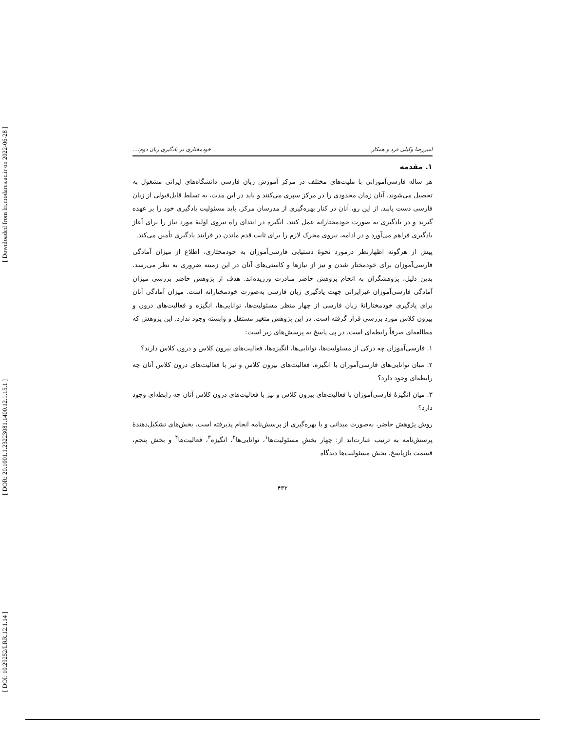[ DOI: 10.29252/LRR.12.1.14 ] [ DOR: 20.1001.1.23223081.1400.12.1.15.1 ] [ Downloaded from lrr.modares.ac.ir on 2022-06-28 ]
امیررضا وکیلی فرد و همکار خودمختاری در یادگیری زبان دوم:...
۱. مقدمه
هر ساله فارسی‌آموزانی با ملیت‌های مختلف در مرکز آموزش زبان فارسی دانشگاه‌های ایرانی مشغول به تحصیل می‌شوند. آنان زمان محدودی را در مرکز سپری می‌کنند و باید در این مدت، به تسلط قابل‌قبولی از زبان فارسی دست یابند. از این رو، آنان در کنار بهره‌گیری از مدرسان مرکز، باید مسئولیت یادگیری خود را بر عهده گیرند و در یادگیری به صورت خودمختارانه عمل کنند. انگیزه در ابتدای راه نیروی اولیهٔ مورد نیاز را برای آغاز یادگیری فراهم می‌آورد و در ادامه، نیروی محرک لازم را برای ثابت قدم ماندن در فرایند یادگیری تأمین می‌کند.
پیش از هرگونه اظهارنظر درمورد نحوهٔ دستیابی فارسی‌آموزان به خودمختاری، اطلاع از میزان آمادگی فارسی‌آموزان برای خودمختار شدن و نیز از نیازها و کاستی‌های آنان در این زمینه ضروری به نظر می‌رسد. بدین دلیل، پژوهشگران به انجام پژوهش حاضر مبادرت ورزیده‌اند. هدف از پژوهش حاضر بررسی میزان آمادگی فارسی‌آموزان غیرایرانی جهت یادگیری زبان فارسی به‌صورت خودمختارانه است. میزان آمادگی آنان برای یادگیری خودمختارانهٔ زبان فارسی از چهار منظر مسئولیت‌ها، توانایی‌ها، انگیزه و فعالیت‌های درون و بیرون کلاس مورد بررسی قرار گرفته است. در این پژوهش متغیر مستقل و وابسته وجود ندارد. این پژوهش که مطالعه‌ای صرفاً رابطه‌ای است، در پی پاسخ به پرسش‌های زیر است:
۱. فارسی‌آموزان چه درکی از مسئولیت‌ها، توانایی‌ها، انگیزه‌ها، فعالیت‌های بیرون کلاس و درون کلاس دارند؟
۲. میان توانایی‌های فارسی‌آموزان با انگیزه، فعالیت‌های بیرون کلاس و نیز با فعالیت‌های درون کلاس آنان چه رابطه‌ای وجود دارد؟
۳. میان انگیزهٔ فارسی‌آموزان با فعالیت‌های بیرون کلاس و نیز با فعالیت‌های درون کلاس آنان چه رابطه‌ای وجود دارد؟
روش پژوهش حاضر، به‌صورت میدانی و با بهره‌گیری از پرسش‌نامه انجام پذیرفته است. بخش‌های تشکیل‌دهندهٔ پرسش‌نامه به ترتیب عبارت‌اند از: چهار بخشِ مسئولیت‌ها<sup>۱</sup>، توانایی‌ها<sup>۲</sup>، انگیزه<sup>۳</sup>، فعالیت‌ها<sup>۴</sup> و بخش پنجم، قسمت بازپاسخ. بخش مسئولیت‌ها دیدگاه
۴۳۲